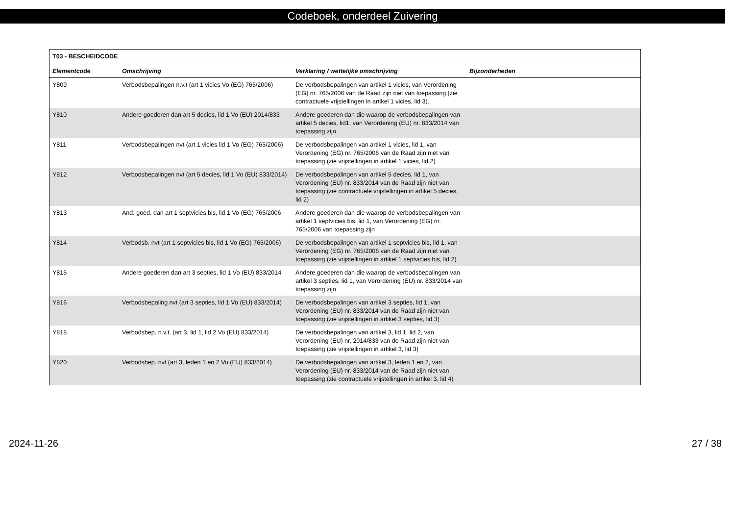Codeboek, onderdeel Zuivering
| T03 - BESCHEIDCODE | | | |
| --- | --- | --- | --- |
| Elementcode | Omschrijving | Verklaring / wettelijke omschrijving | Bijzonderheden |
| Y809 | Verbodsbepalingen n.v.t (art 1 vicies Vo (EG) 765/2006) | De verbodsbepalingen van artikel 1 vicies, van Verordening (EG) nr. 765/2006 van de Raad zijn niet van toepassing (zie contractuele vrijstellingen in artikel 1 vicies, lid 3). | |
| Y810 | Andere goederen dan art 5 decies, lid 1 Vo (EU) 2014/833 | Andere goederen dan die waarop de verbodsbepalingen van artikel 5 decies, lid1, van Verordening (EU) nr. 833/2014 van toepassing zijn | |
| Y811 | Verbodsbepalingen nvt (art 1 vicies lid 1 Vo (EG) 765/2006) | De verbodsbepalingen van artikel 1 vicies, lid 1, van Verordening (EG) nr. 765/2006 van de Raad zijn niet van toepassing (zie vrijstellingen in artikel 1 vicies, lid 2) | |
| Y812 | Verbodsbepalingen nvt (art 5 decies, lid 1 Vo (EU) 833/2014) | De verbodsbepalingen van artikel 5 decies, lid 1, van Verordening (EU) nr. 833/2014 van de Raad zijn niet van toepassing (zie contractuele vrijstellingen in artikel 5 decies, lid 2) | |
| Y813 | And. goed. dan art 1 septvicies bis, lid 1 Vo (EG) 765/2006 | Andere goederen dan die waarop de verbodsbepalingen van artikel 1 septvicies bis, lid 1, van Verordening (EG) nr. 765/2006 van toepassing zijn | |
| Y814 | Verbodsb. nvt (art 1 septvicies bis, lid 1 Vo (EG) 765/2006) | De verbodsbepalingen van artikel 1 septvicies bis, lid 1, van Verordening (EG) nr. 765/2006 van de Raad zijn niet van toepassing (zie vrijstellingen in artikel 1 septvicies bis, lid 2). | |
| Y815 | Andere goederen dan art 3 septies, lid 1 Vo (EU) 833/2014 | Andere goederen dan die waarop de verbodsbepalingen van artikel 3 septies, lid 1, van Verordening (EU) nr. 833/2014 van toepassing zijn | |
| Y816 | Verbodsbepaling nvt (art 3 septies, lid 1 Vo (EU) 833/2014) | De verbodsbepalingen van artikel 3 septies, lid 1, van Verordening (EU) nr. 833/2014 van de Raad zijn niet van toepassing (zie vrijstellingen in artikel 3 septies, lid 3) | |
| Y818 | Verbodsbep. n.v.t. (art 3, lid 1, lid 2 Vo (EU) 833/2014) | De verbodsbepalingen van artikel 3, lid 1, lid 2, van Verordening (EU) nr. 2014/833 van de Raad zijn niet van toepassing (zie vrijstellingen in artikel 3, lid 3) | |
| Y820 | Verbodsbep. nvt (art 3, leden 1 en 2 Vo (EU) 833/2014) | De verbodsbepalingen van artikel 3, leden 1 en 2, van Verordening (EU) nr. 833/2014 van de Raad zijn niet van toepassing (zie contractuele vrijstellingen in artikel 3, lid 4) | |
2024-11-26 27 / 38